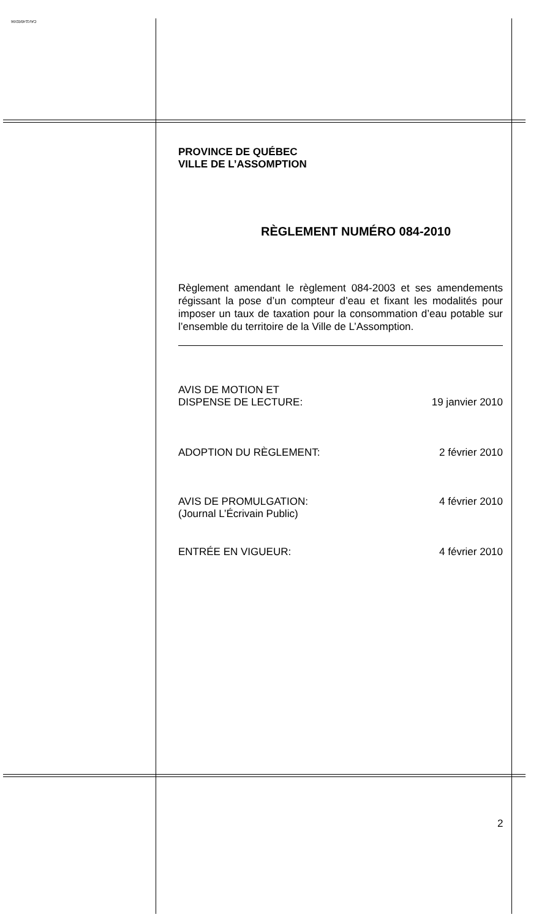CAV1140/02/96
PROVINCE DE QUÉBEC
VILLE DE L’ASSOMPTION
RÈGLEMENT NUMÉRO 084-2010
Règlement amendant le règlement 084-2003 et ses amendements régissant la pose d’un compteur d’eau et fixant les modalités pour imposer un taux de taxation pour la consommation d’eau potable sur l’ensemble du territoire de la Ville de L’Assomption.
AVIS DE MOTION ET
DISPENSE DE LECTURE:
19 janvier 2010
ADOPTION DU RÈGLEMENT: 2 février 2010
AVIS DE PROMULGATION:
(Journal L’Écrivain Public)
4 février 2010
ENTRÉE EN VIGUEUR: 4 février 2010
2